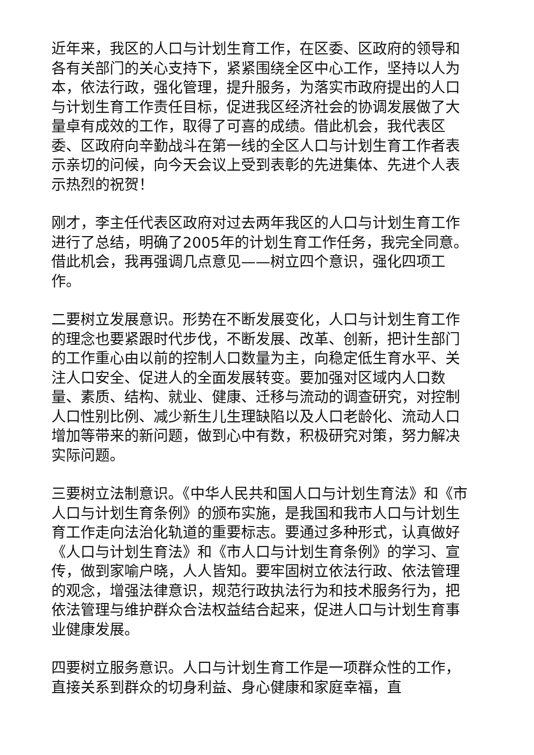近年来，我区的人口与计划生育工作，在区委、区政府的领导和各有关部门的关心支持下，紧紧围绕全区中心工作，坚持以人为本，依法行政，强化管理，提升服务，为落实市政府提出的人口与计划生育工作责任目标，促进我区经济社会的协调发展做了大量卓有成效的工作，取得了可喜的成绩。借此机会，我代表区委、区政府向辛勤战斗在第一线的全区人口与计划生育工作者表示亲切的问候，向今天会议上受到表彰的先进集体、先进个人表示热烈的祝贺！
刚才，李主任代表区政府对过去两年我区的人口与计划生育工作进行了总结，明确了2005年的计划生育工作任务，我完全同意。借此机会，我再强调几点意见——树立四个意识，强化四项工作。
二要树立发展意识。形势在不断发展变化，人口与计划生育工作的理念也要紧跟时代步伐，不断发展、改革、创新，把计生部门的工作重心由以前的控制人口数量为主，向稳定低生育水平、关注人口安全、促进人的全面发展转变。要加强对区域内人口数量、素质、结构、就业、健康、迁移与流动的调查研究，对控制人口性别比例、减少新生儿生理缺陷以及人口老龄化、流动人口增加等带来的新问题，做到心中有数，积极研究对策，努力解决实际问题。
三要树立法制意识。《中华人民共和国人口与计划生育法》和《市人口与计划生育条例》的颁布实施，是我国和我市人口与计划生育工作走向法治化轨道的重要标志。要通过多种形式，认真做好《人口与计划生育法》和《市人口与计划生育条例》的学习、宣传，做到家喻户晓，人人皆知。要牢固树立依法行政、依法管理的观念，增强法律意识，规范行政执法行为和技术服务行为，把依法管理与维护群众合法权益结合起来，促进人口与计划生育事业健康发展。
四要树立服务意识。人口与计划生育工作是一项群众性的工作，直接关系到群众的切身利益、身心健康和家庭幸福，直